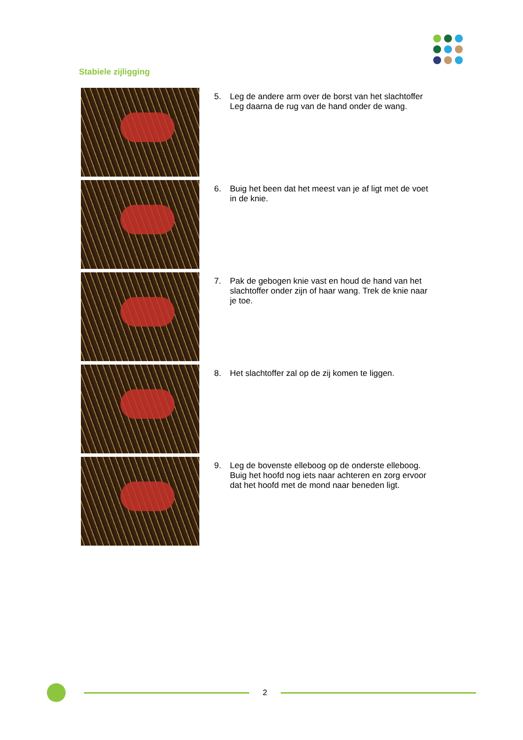Stabiele zijligging
5. Leg de andere arm over de borst van het slachtoffer
Leg daarna de rug van de hand onder de wang.
6. Buig het been dat het meest van je af ligt met de voet
in de knie.
7. Pak de gebogen knie vast en houd de hand van het
slachtoffer onder zijn of haar wang. Trek de knie naar
je toe.
8. Het slachtoffer zal op de zij komen te liggen.
9. Leg de bovenste elleboog op de onderste elleboog.
Buig het hoofd nog iets naar achteren en zorg ervoor
dat het hoofd met de mond naar beneden ligt.
2